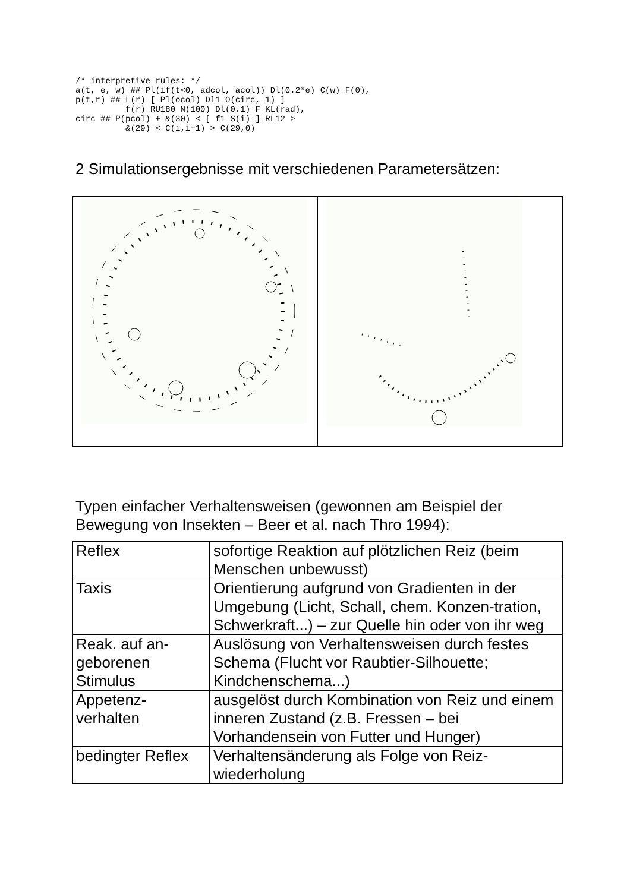/* interpretive rules: */
a(t, e, w) ## Pl(if(t<0, adcol, acol)) Dl(0.2*e) C(w) F(0),
p(t,r) ## L(r) [ Pl(ocol) Dl1 O(circ, 1) ]
          f(r) RU180 N(100) Dl(0.1) F KL(rad),
circ ## P(pcol) + &(30) < [ f1 S(i) ] RL12 >
          &(29) < C(i,i+1) > C(29,0)
2 Simulationsergebnisse mit verschiedenen Parametersätzen:
Typen einfacher Verhaltensweisen (gewonnen am Beispiel der Bewegung von Insekten – Beer et al. nach Thro 1994):
| Reflex | sofortige Reaktion auf plötzlichen Reiz (beim Menschen unbewusst) |
| Taxis | Orientierung aufgrund von Gradienten in der Umgebung (Licht, Schall, chem. Konzen-tration, Schwerkraft...) – zur Quelle hin oder von ihr weg |
| Reak. auf an-geborenen Stimulus | Auslösung von Verhaltensweisen durch festes Schema (Flucht vor Raubtier-Silhouette; Kindchenschema...) |
| Appetenz-verhalten | ausgelöst durch Kombination von Reiz und einem inneren Zustand (z.B. Fressen – bei Vorhandensein von Futter und Hunger) |
| bedingter Reflex | Verhaltensänderung als Folge von Reiz-wiederholung |